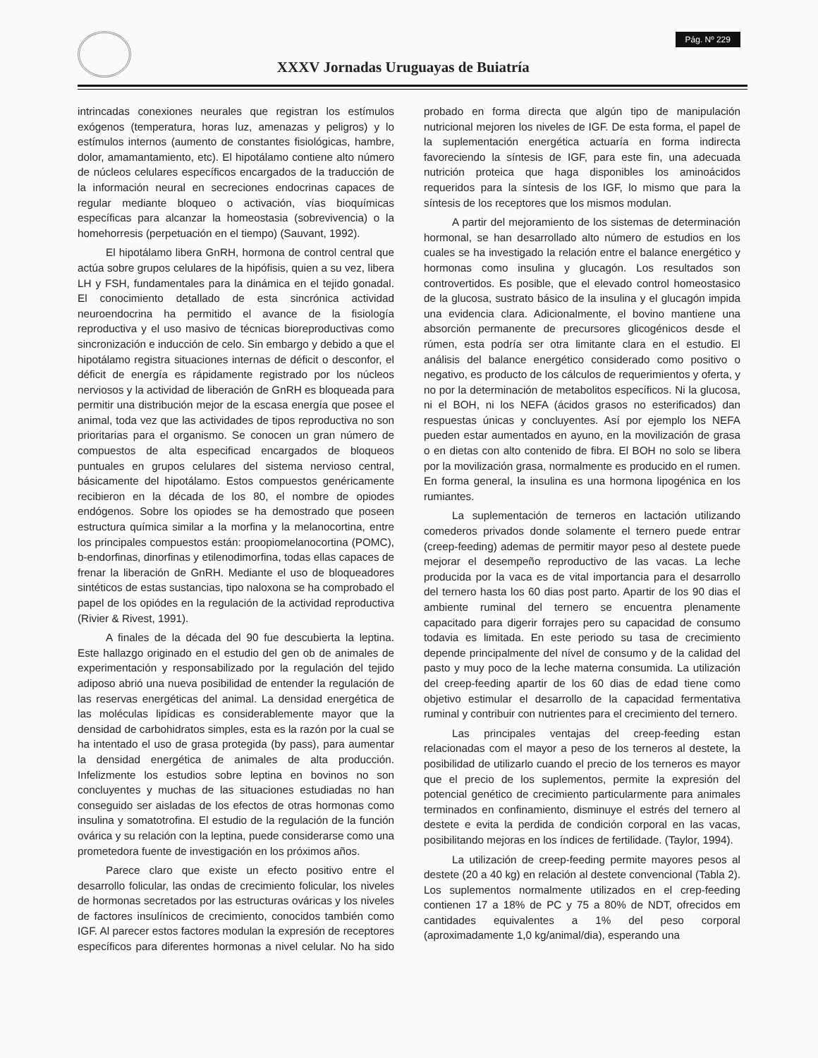XXXV Jornadas Uruguayas de Buiatría
Pág. Nº 229
intrincadas conexiones neurales que registran los estímulos exógenos (temperatura, horas luz, amenazas y peligros) y lo estímulos internos (aumento de constantes fisiológicas, hambre, dolor, amamantamiento, etc). El hipotálamo contiene alto número de núcleos celulares específicos encargados de la traducción de la información neural en secreciones endocrinas capaces de regular mediante bloqueo o activación, vías bioquímicas específicas para alcanzar la homeostasia (sobrevivencia) o la homehorresis (perpetuación en el tiempo) (Sauvant, 1992).
El hipotálamo libera GnRH, hormona de control central que actúa sobre grupos celulares de la hipófisis, quien a su vez, libera LH y FSH, fundamentales para la dinámica en el tejido gonadal. El conocimiento detallado de esta sincrónica actividad neuroendocrina ha permitido el avance de la fisiología reproductiva y el uso masivo de técnicas bioreproductivas como sincronización e inducción de celo. Sin embargo y debido a que el hipotálamo registra situaciones internas de déficit o desconfor, el déficit de energía es rápidamente registrado por los núcleos nerviosos y la actividad de liberación de GnRH es bloqueada para permitir una distribución mejor de la escasa energía que posee el animal, toda vez que las actividades de tipos reproductiva no son prioritarias para el organismo. Se conocen un gran número de compuestos de alta especificad encargados de bloqueos puntuales en grupos celulares del sistema nervioso central, básicamente del hipotálamo. Estos compuestos genéricamente recibieron en la década de los 80, el nombre de opiodes endógenos. Sobre los opiodes se ha demostrado que poseen estructura química similar a la morfina y la melanocortina, entre los principales compuestos están: proopiomelanocortina (POMC), b-endorfinas, dinorfinas y etilenodimorfina, todas ellas capaces de frenar la liberación de GnRH. Mediante el uso de bloqueadores sintéticos de estas sustancias, tipo naloxona se ha comprobado el papel de los opiódes en la regulación de la actividad reproductiva (Rivier & Rivest, 1991).
A finales de la década del 90 fue descubierta la leptina. Este hallazgo originado en el estudio del gen ob de animales de experimentación y responsabilizado por la regulación del tejido adiposo abrió una nueva posibilidad de entender la regulación de las reservas energéticas del animal. La densidad energética de las moléculas lipídicas es considerablemente mayor que la densidad de carbohidratos simples, esta es la razón por la cual se ha intentado el uso de grasa protegida (by pass), para aumentar la densidad energética de animales de alta producción. Infelizmente los estudios sobre leptina en bovinos no son concluyentes y muchas de las situaciones estudiadas no han conseguido ser aisladas de los efectos de otras hormonas como insulina y somatotrofina. El estudio de la regulación de la función ovárica y su relación con la leptina, puede considerarse como una prometedora fuente de investigación en los próximos años.
Parece claro que existe un efecto positivo entre el desarrollo folicular, las ondas de crecimiento folicular, los niveles de hormonas secretados por las estructuras ováricas y los niveles de factores insulínicos de crecimiento, conocidos también como IGF. Al parecer estos factores modulan la expresión de receptores específicos para diferentes hormonas a nivel celular. No ha sido probado en forma directa que algún tipo de manipulación nutricional mejoren los niveles de IGF. De esta forma, el papel de la suplementación energética actuaría en forma indirecta favoreciendo la síntesis de IGF, para este fin, una adecuada nutrición proteica que haga disponibles los aminoácidos requeridos para la síntesis de los IGF, lo mismo que para la síntesis de los receptores que los mismos modulan.
A partir del mejoramiento de los sistemas de determinación hormonal, se han desarrollado alto número de estudios en los cuales se ha investigado la relación entre el balance energético y hormonas como insulina y glucagón. Los resultados son controvertidos. Es posible, que el elevado control homeostasico de la glucosa, sustrato básico de la insulina y el glucagón impida una evidencia clara. Adicionalmente, el bovino mantiene una absorción permanente de precursores glicogénicos desde el rúmen, esta podría ser otra limitante clara en el estudio. El análisis del balance energético considerado como positivo o negativo, es producto de los cálculos de requerimientos y oferta, y no por la determinación de metabolitos específicos. Ni la glucosa, ni el BOH, ni los NEFA (ácidos grasos no esterificados) dan respuestas únicas y concluyentes. Así por ejemplo los NEFA pueden estar aumentados en ayuno, en la movilización de grasa o en dietas con alto contenido de fibra. El BOH no solo se libera por la movilización grasa, normalmente es producido en el rumen. En forma general, la insulina es una hormona lipogénica en los rumiantes.
La suplementación de terneros en lactación utilizando comederos privados donde solamente el ternero puede entrar (creep-feeding) ademas de permitir mayor peso al destete puede mejorar el desempeño reproductivo de las vacas. La leche producida por la vaca es de vital importancia para el desarrollo del ternero hasta los 60 dias post parto. Apartir de los 90 dias el ambiente ruminal del ternero se encuentra plenamente capacitado para digerir forrajes pero su capacidad de consumo todavia es limitada. En este periodo su tasa de crecimiento depende principalmente del nível de consumo y de la calidad del pasto y muy poco de la leche materna consumida. La utilización del creep-feeding apartir de los 60 dias de edad tiene como objetivo estimular el desarrollo de la capacidad fermentativa ruminal y contribuir con nutrientes para el crecimiento del ternero.
Las principales ventajas del creep-feeding estan relacionadas com el mayor a peso de los terneros al destete, la posibilidad de utilizarlo cuando el precio de los terneros es mayor que el precio de los suplementos, permite la expresión del potencial genético de crecimiento particularmente para animales terminados en confinamiento, disminuye el estrés del ternero al destete e evita la perdida de condición corporal en las vacas, posibilitando mejoras en los índices de fertilidade. (Taylor, 1994).
La utilización de creep-feeding permite mayores pesos al destete (20 a 40 kg) en relación al destete convencional (Tabla 2). Los suplementos normalmente utilizados en el crep-feeding contienen 17 a 18% de PC y 75 a 80% de NDT, ofrecidos em cantidades equivalentes a 1% del peso corporal (aproximadamente 1,0 kg/animal/dia), esperando una